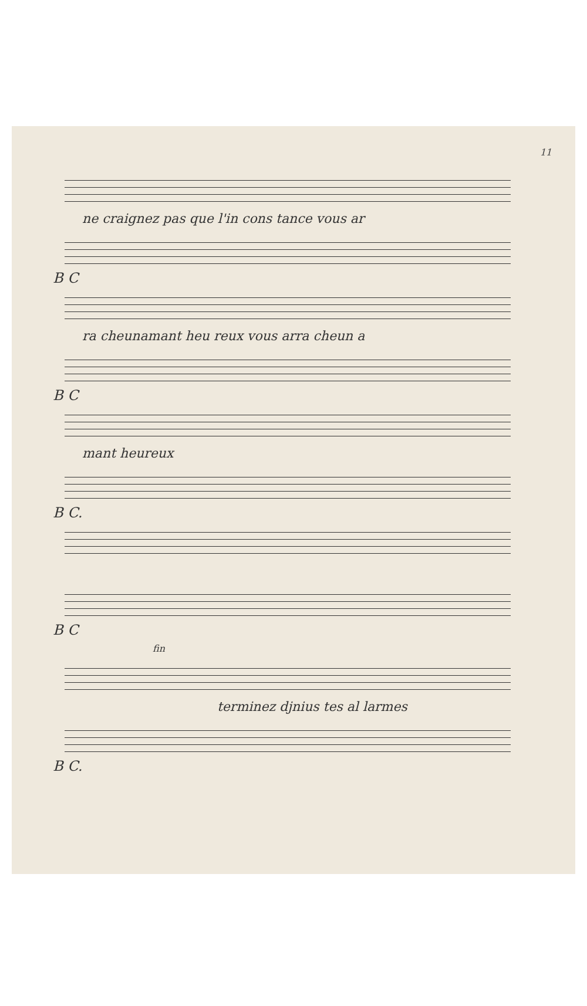11
ne craignez pas que l'in cons tance vous ar
B C
ra cheunamant heu reux vous arra cheun a
B C
mant heureux
B C.
B C
fin
terminez djnius tes al larmes
B C.